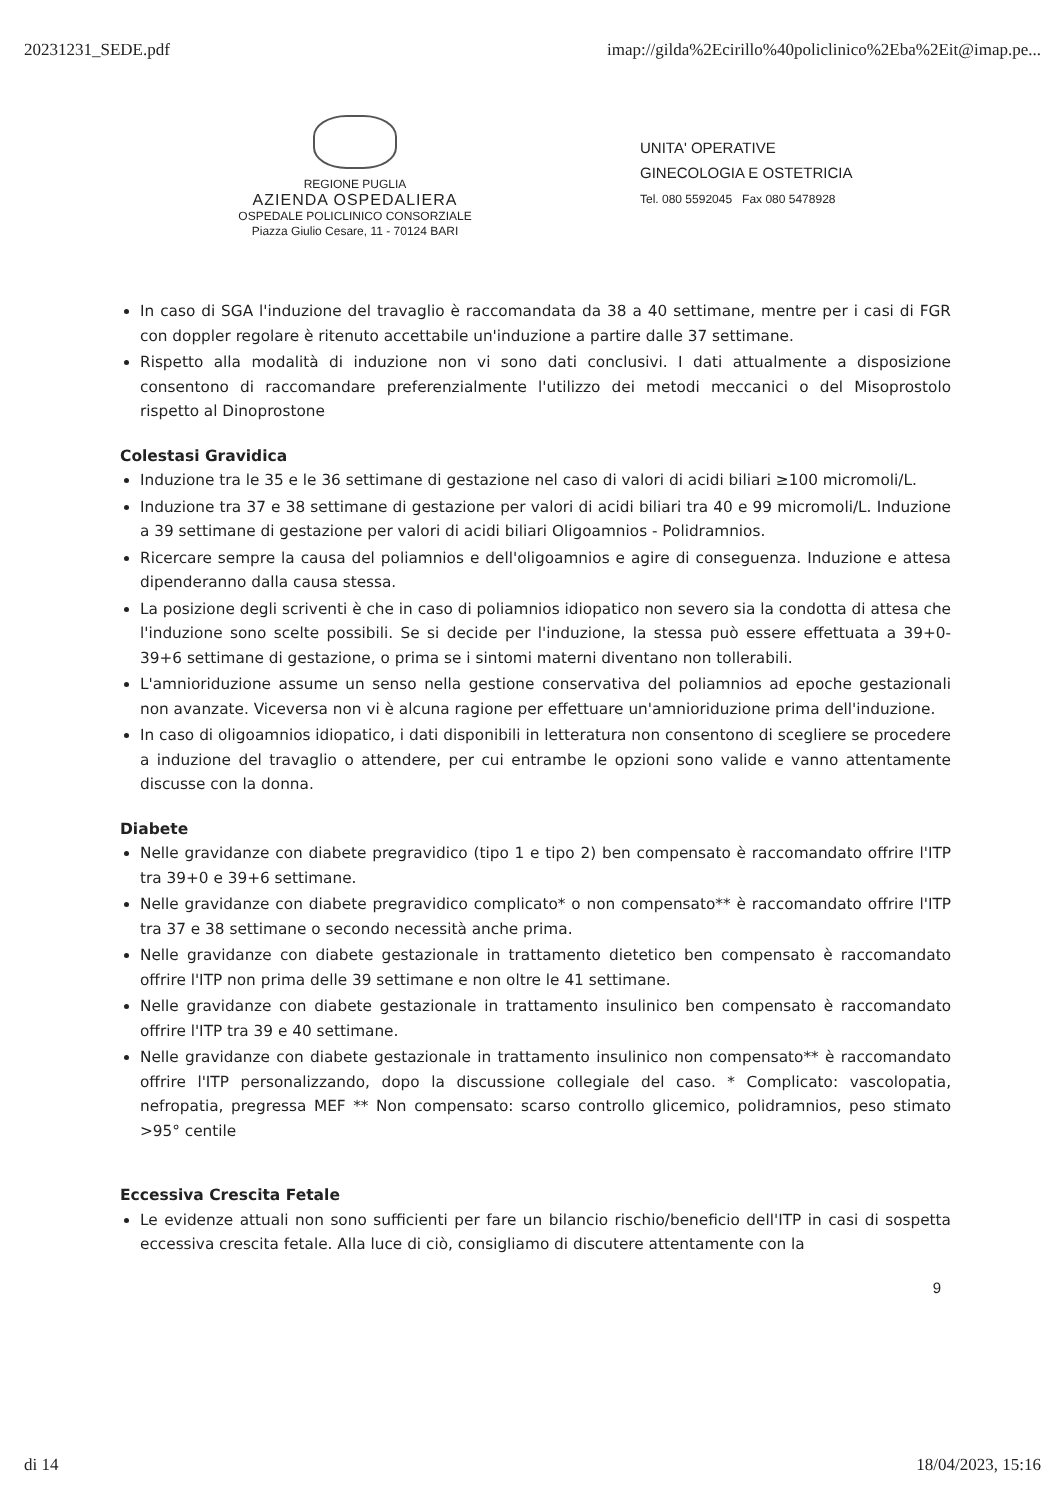20231231_SEDE.pdf imap://gilda%2Ecirillo%40policlinico%2Eba%2Eit@imap.pe...
REGIONE PUGLIA
AZIENDA OSPEDALIERA
OSPEDALE POLICLINICO CONSORZIALE
Piazza Giulio Cesare, 11 - 70124 BARI
UNITA' OPERATIVE
GINECOLOGIA E OSTETRICIA
Tel. 080 5592045 Fax 080 5478928
In caso di SGA l'induzione del travaglio è raccomandata da 38 a 40 settimane, mentre per i casi di FGR con doppler regolare è ritenuto accettabile un'induzione a partire dalle 37 settimane.
Rispetto alla modalità di induzione non vi sono dati conclusivi. I dati attualmente a disposizione consentono di raccomandare preferenzialmente l'utilizzo dei metodi meccanici o del Misoprostolo rispetto al Dinoprostone
Colestasi Gravidica
Induzione tra le 35 e le 36 settimane di gestazione nel caso di valori di acidi biliari ≥100 micromoli/L.
Induzione tra 37 e 38 settimane di gestazione per valori di acidi biliari tra 40 e 99 micromoli/L. Induzione a 39 settimane di gestazione per valori di acidi biliari Oligoamnios - Polidramnios.
Ricercare sempre la causa del poliamnios e dell'oligoamnios e agire di conseguenza. Induzione e attesa dipenderanno dalla causa stessa.
La posizione degli scriventi è che in caso di poliamnios idiopatico non severo sia la condotta di attesa che l'induzione sono scelte possibili. Se si decide per l'induzione, la stessa può essere effettuata a 39+0-39+6 settimane di gestazione, o prima se i sintomi materni diventano non tollerabili.
L'amnioriduzione assume un senso nella gestione conservativa del poliamnios ad epoche gestazionali non avanzate. Viceversa non vi è alcuna ragione per effettuare un'amnioriduzione prima dell'induzione.
In caso di oligoamnios idiopatico, i dati disponibili in letteratura non consentono di scegliere se procedere a induzione del travaglio o attendere, per cui entrambe le opzioni sono valide e vanno attentamente discusse con la donna.
Diabete
Nelle gravidanze con diabete pregravidico (tipo 1 e tipo 2) ben compensato è raccomandato offrire l'ITP tra 39+0 e 39+6 settimane.
Nelle gravidanze con diabete pregravidico complicato* o non compensato** è raccomandato offrire l'ITP tra 37 e 38 settimane o secondo necessità anche prima.
Nelle gravidanze con diabete gestazionale in trattamento dietetico ben compensato è raccomandato offrire l'ITP non prima delle 39 settimane e non oltre le 41 settimane.
Nelle gravidanze con diabete gestazionale in trattamento insulinico ben compensato è raccomandato offrire l'ITP tra 39 e 40 settimane.
Nelle gravidanze con diabete gestazionale in trattamento insulinico non compensato** è raccomandato offrire l'ITP personalizzando, dopo la discussione collegiale del caso. * Complicato: vascolopatia, nefropatia, pregressa MEF ** Non compensato: scarso controllo glicemico, polidramnios, peso stimato >95° centile
Eccessiva Crescita Fetale
Le evidenze attuali non sono sufficienti per fare un bilancio rischio/beneficio dell'ITP in casi di sospetta eccessiva crescita fetale. Alla luce di ciò, consigliamo di discutere attentamente con la
9
di 14 18/04/2023, 15:16